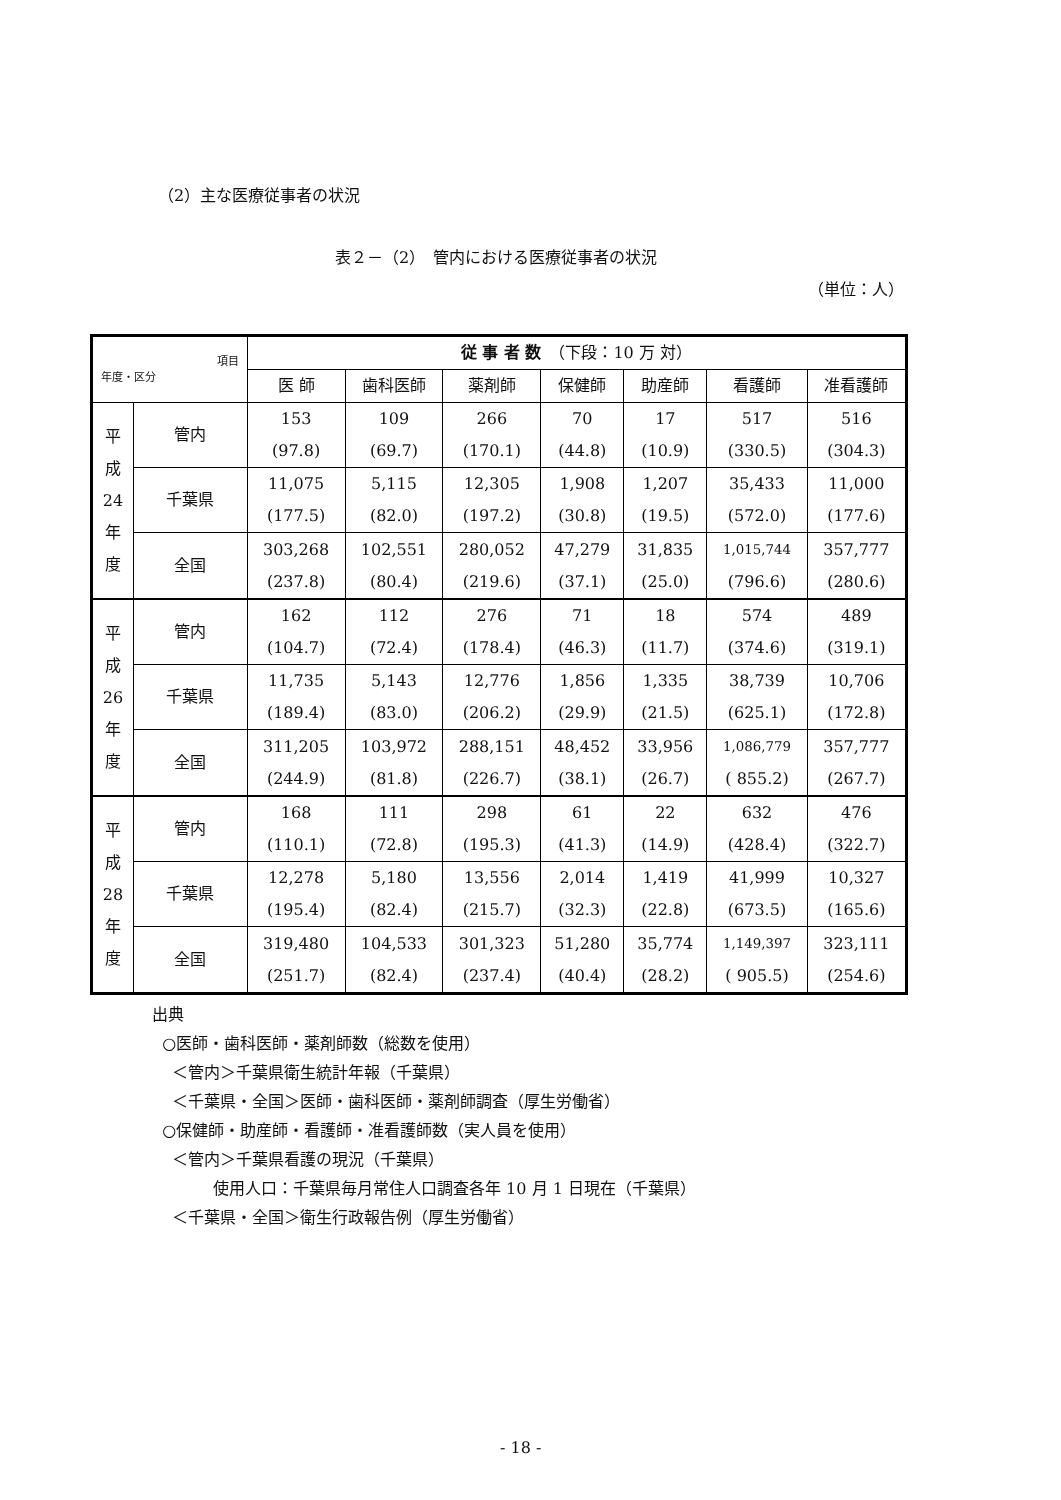（2）主な医療従事者の状況
表２－（2）　管内における医療従事者の状況
（単位：人）
| 項目 年度・区分 | | 従 事 者 数 （下段：10 万 対） | | | | | | |
| --- | --- | --- | --- | --- | --- | --- | --- | --- |
| | | 医 師 | 歯科医師 | 薬剤師 | 保健師 | 助産師 | 看護師 | 准看護師 |
| 平 成 24 年 度 | 管内 | 153 (97.8) | 109 (69.7) | 266 (170.1) | 70 (44.8) | 17 (10.9) | 517 (330.5) | 516 (304.3) |
| | 千葉県 | 11,075 (177.5) | 5,115 (82.0) | 12,305 (197.2) | 1,908 (30.8) | 1,207 (19.5) | 35,433 (572.0) | 11,000 (177.6) |
| | 全国 | 303,268 (237.8) | 102,551 (80.4) | 280,052 (219.6) | 47,279 (37.1) | 31,835 (25.0) | 1,015,744 (796.6) | 357,777 (280.6) |
| 平 成 26 年 度 | 管内 | 162 (104.7) | 112 (72.4) | 276 (178.4) | 71 (46.3) | 18 (11.7) | 574 (374.6) | 489 (319.1) |
| | 千葉県 | 11,735 (189.4) | 5,143 (83.0) | 12,776 (206.2) | 1,856 (29.9) | 1,335 (21.5) | 38,739 (625.1) | 10,706 (172.8) |
| | 全国 | 311,205 (244.9) | 103,972 (81.8) | 288,151 (226.7) | 48,452 (38.1) | 33,956 (26.7) | 1,086,779 ( 855.2) | 357,777 (267.7) |
| 平 成 28 年 度 | 管内 | 168 (110.1) | 111 (72.8) | 298 (195.3) | 61 (41.3) | 22 (14.9) | 632 (428.4) | 476 (322.7) |
| | 千葉県 | 12,278 (195.4) | 5,180 (82.4) | 13,556 (215.7) | 2,014 (32.3) | 1,419 (22.8) | 41,999 (673.5) | 10,327 (165.6) |
| | 全国 | 319,480 (251.7) | 104,533 (82.4) | 301,323 (237.4) | 51,280 (40.4) | 35,774 (28.2) | 1,149,397 ( 905.5) | 323,111 (254.6) |
出典
○医師・歯科医師・薬剤師数（総数を使用）
＜管内＞千葉県衛生統計年報（千葉県）
＜千葉県・全国＞医師・歯科医師・薬剤師調査（厚生労働省）
○保健師・助産師・看護師・准看護師数（実人員を使用）
＜管内＞千葉県看護の現況（千葉県）
使用人口：千葉県毎月常住人口調査各年 10 月 1 日現在（千葉県）
＜千葉県・全国＞衛生行政報告例（厚生労働省）
- 18 -